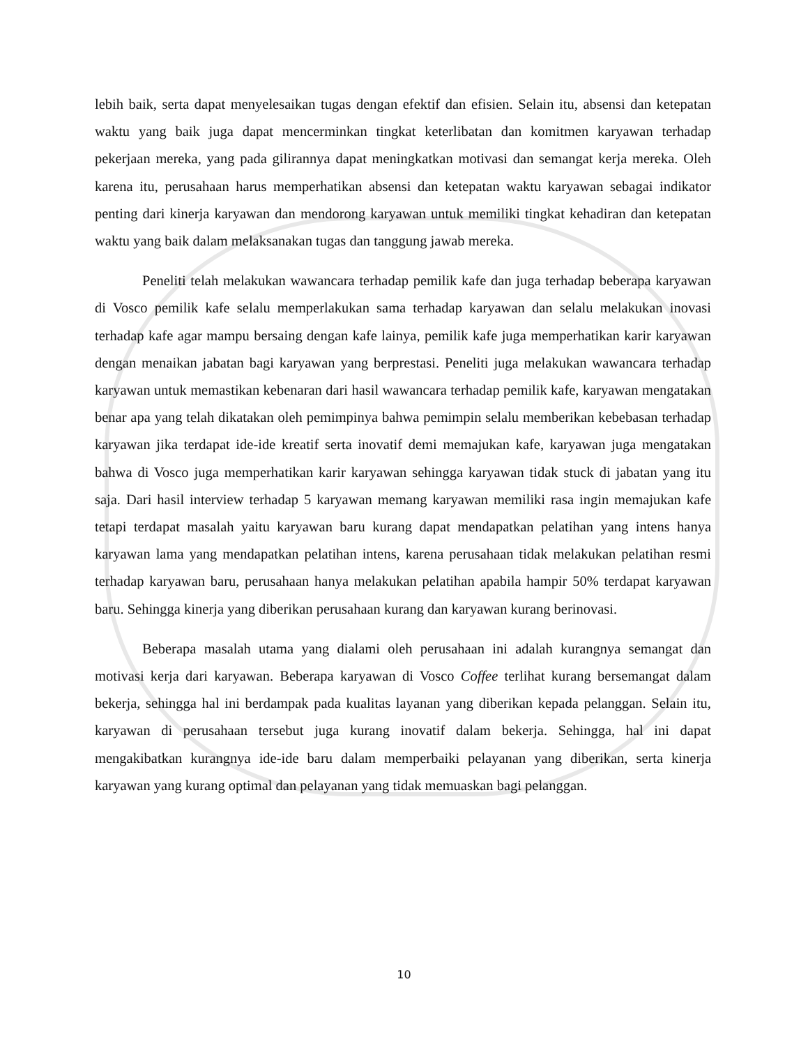lebih baik, serta dapat menyelesaikan tugas dengan efektif dan efisien. Selain itu, absensi dan ketepatan waktu yang baik juga dapat mencerminkan tingkat keterlibatan dan komitmen karyawan terhadap pekerjaan mereka, yang pada gilirannya dapat meningkatkan motivasi dan semangat kerja mereka. Oleh karena itu, perusahaan harus memperhatikan absensi dan ketepatan waktu karyawan sebagai indikator penting dari kinerja karyawan dan mendorong karyawan untuk memiliki tingkat kehadiran dan ketepatan waktu yang baik dalam melaksanakan tugas dan tanggung jawab mereka.
Peneliti telah melakukan wawancara terhadap pemilik kafe dan juga terhadap beberapa karyawan di Vosco pemilik kafe selalu memperlakukan sama terhadap karyawan dan selalu melakukan inovasi terhadap kafe agar mampu bersaing dengan kafe lainya, pemilik kafe juga memperhatikan karir karyawan dengan menaikan jabatan bagi karyawan yang berprestasi. Peneliti juga melakukan wawancara terhadap karyawan untuk memastikan kebenaran dari hasil wawancara terhadap pemilik kafe, karyawan mengatakan benar apa yang telah dikatakan oleh pemimpinya bahwa pemimpin selalu memberikan kebebasan terhadap karyawan jika terdapat ide-ide kreatif serta inovatif demi memajukan kafe, karyawan juga mengatakan bahwa di Vosco juga memperhatikan karir karyawan sehingga karyawan tidak stuck di jabatan yang itu saja. Dari hasil interview terhadap 5 karyawan memang karyawan memiliki rasa ingin memajukan kafe tetapi terdapat masalah yaitu karyawan baru kurang dapat mendapatkan pelatihan yang intens hanya karyawan lama yang mendapatkan pelatihan intens, karena perusahaan tidak melakukan pelatihan resmi terhadap karyawan baru, perusahaan hanya melakukan pelatihan apabila hampir 50% terdapat karyawan baru. Sehingga kinerja yang diberikan perusahaan kurang dan karyawan kurang berinovasi.
Beberapa masalah utama yang dialami oleh perusahaan ini adalah kurangnya semangat dan motivasi kerja dari karyawan. Beberapa karyawan di Vosco Coffee terlihat kurang bersemangat dalam bekerja, sehingga hal ini berdampak pada kualitas layanan yang diberikan kepada pelanggan. Selain itu, karyawan di perusahaan tersebut juga kurang inovatif dalam bekerja. Sehingga, hal ini dapat mengakibatkan kurangnya ide-ide baru dalam memperbaiki pelayanan yang diberikan, serta kinerja karyawan yang kurang optimal dan pelayanan yang tidak memuaskan bagi pelanggan.
10